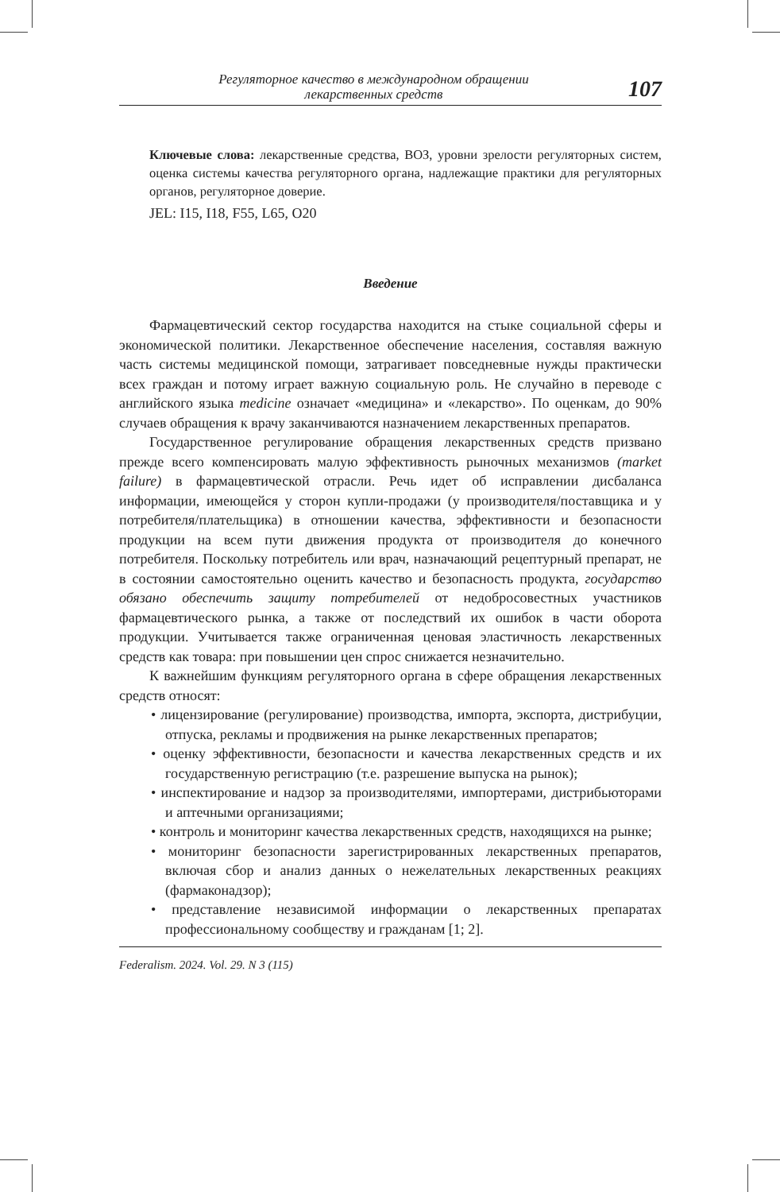Регуляторное качество в международном обращении
лекарственных средств
107
Ключевые слова: лекарственные средства, ВОЗ, уровни зрелости регуляторных систем, оценка системы качества регуляторного органа, надлежащие практики для регуляторных органов, регуляторное доверие.
JEL: I15, I18, F55, L65, O20
Введение
Фармацевтический сектор государства находится на стыке социальной сферы и экономической политики. Лекарственное обеспечение населения, составляя важную часть системы медицинской помощи, затрагивает повседневные нужды практически всех граждан и потому играет важную социальную роль. Не случайно в переводе с английского языка medicine означает «медицина» и «лекарство». По оценкам, до 90% случаев обращения к врачу заканчиваются назначением лекарственных препаратов.
Государственное регулирование обращения лекарственных средств призвано прежде всего компенсировать малую эффективность рыночных механизмов (market failure) в фармацевтической отрасли. Речь идет об исправлении дисбаланса информации, имеющейся у сторон купли-продажи (у производителя/поставщика и у потребителя/плательщика) в отношении качества, эффективности и безопасности продукции на всем пути движения продукта от производителя до конечного потребителя. Поскольку потребитель или врач, назначающий рецептурный препарат, не в состоянии самостоятельно оценить качество и безопасность продукта, государство обязано обеспечить защиту потребителей от недобросовестных участников фармацевтического рынка, а также от последствий их ошибок в части оборота продукции. Учитывается также ограниченная ценовая эластичность лекарственных средств как товара: при повышении цен спрос снижается незначительно.
К важнейшим функциям регуляторного органа в сфере обращения лекарственных средств относят:
• лицензирование (регулирование) производства, импорта, экспорта, дистрибуции, отпуска, рекламы и продвижения на рынке лекарственных препаратов;
• оценку эффективности, безопасности и качества лекарственных средств и их государственную регистрацию (т.е. разрешение выпуска на рынок);
• инспектирование и надзор за производителями, импортерами, дистрибьюторами и аптечными организациями;
• контроль и мониторинг качества лекарственных средств, находящихся на рынке;
• мониторинг безопасности зарегистрированных лекарственных препаратов, включая сбор и анализ данных о нежелательных лекарственных реакциях (фармаконадзор);
• представление независимой информации о лекарственных препаратах профессиональному сообществу и гражданам [1; 2].
Federalism. 2024. Vol. 29. N 3 (115)